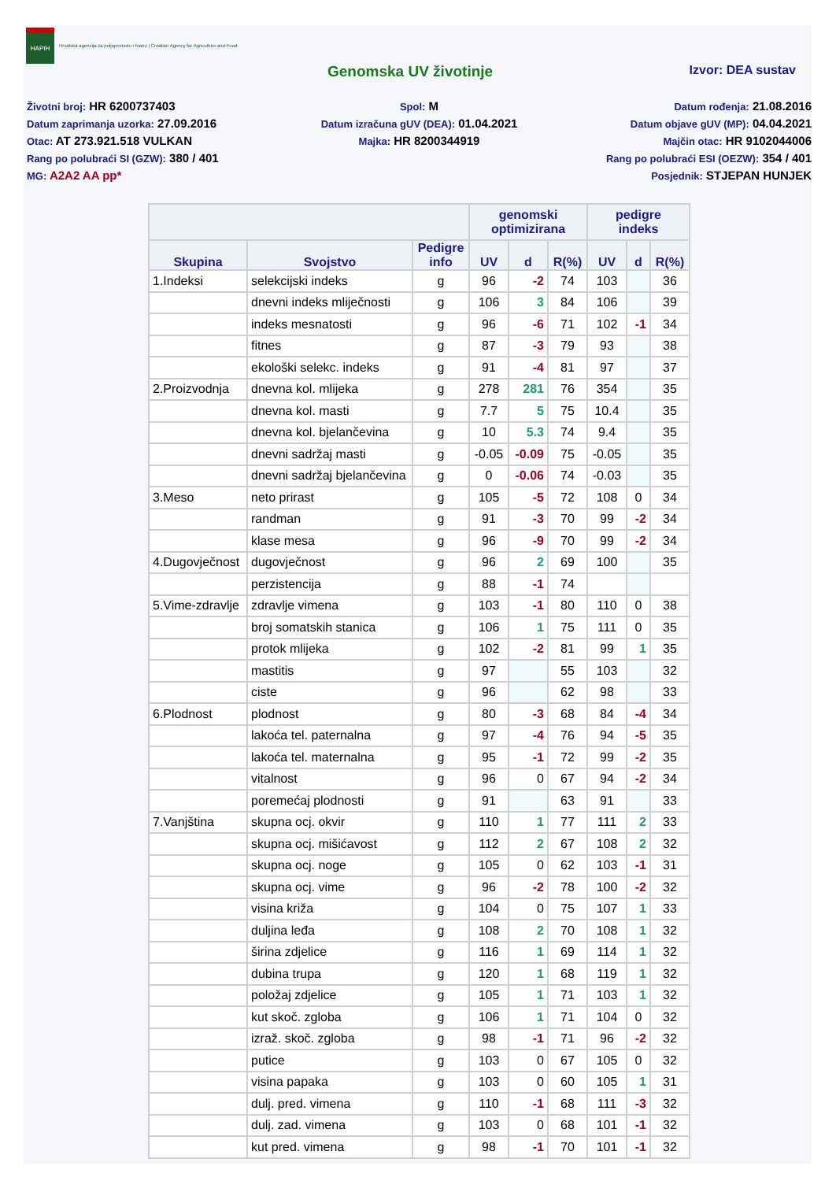HAPIH
Hrvatska agencija za poljoprivredu i hranu | Croatian Agency for Agriculture and Food
Genomska UV životinje
Izvor: DEA sustav
Životni broj: HR 6200737403
Datum zaprimanja uzorka: 27.09.2016
Otac: AT 273.921.518 VULKAN
Rang po polubraći SI (GZW): 380 / 401
MG: A2A2 AA pp*
Spol: M
Datum izračuna gUV (DEA): 01.04.2021
Majka: HR 8200344919
Datum rođenja: 21.08.2016
Datum objave gUV (MP): 04.04.2021
Majčin otac: HR 9102044006
Rang po polubraći ESI (OEZW): 354 / 401
Posjednik: STJEPAN HUNJEK
| | | | genomski optimizirana | | | pedigre indeks | | |
| --- | --- | --- | --- | --- | --- | --- | --- | --- |
| Skupina | Svojstvo | Pedigre info | UV | d | R(%) | UV | d | R(%) |
| 1.Indeksi | selekcijski indeks | g | 96 | -2 | 74 | 103 | | 36 |
| | dnevni indeks mliječnosti | g | 106 | 3 | 84 | 106 | | 39 |
| | indeks mesnatosti | g | 96 | -6 | 71 | 102 | -1 | 34 |
| | fitnes | g | 87 | -3 | 79 | 93 | | 38 |
| | ekološki selekc. indeks | g | 91 | -4 | 81 | 97 | | 37 |
| 2.Proizvodnja | dnevna kol. mlijeka | g | 278 | 281 | 76 | 354 | | 35 |
| | dnevna kol. masti | g | 7.7 | 5 | 75 | 10.4 | | 35 |
| | dnevna kol. bjelančevina | g | 10 | 5.3 | 74 | 9.4 | | 35 |
| | dnevni sadržaj masti | g | -0.05 | -0.09 | 75 | -0.05 | | 35 |
| | dnevni sadržaj bjelančevina | g | 0 | -0.06 | 74 | -0.03 | | 35 |
| 3.Meso | neto prirast | g | 105 | -5 | 72 | 108 | 0 | 34 |
| | randman | g | 91 | -3 | 70 | 99 | -2 | 34 |
| | klase mesa | g | 96 | -9 | 70 | 99 | -2 | 34 |
| 4.Dugovječnost | dugovječnost | g | 96 | 2 | 69 | 100 | | 35 |
| | perzistencija | g | 88 | -1 | 74 | | | |
| 5.Vime-zdravlje | zdravlje vimena | g | 103 | -1 | 80 | 110 | 0 | 38 |
| | broj somatskih stanica | g | 106 | 1 | 75 | 111 | 0 | 35 |
| | protok mlijeka | g | 102 | -2 | 81 | 99 | 1 | 35 |
| | mastitis | g | 97 | | 55 | 103 | | 32 |
| | ciste | g | 96 | | 62 | 98 | | 33 |
| 6.Plodnost | plodnost | g | 80 | -3 | 68 | 84 | -4 | 34 |
| | lakoća tel. paternalna | g | 97 | -4 | 76 | 94 | -5 | 35 |
| | lakoća tel. maternalna | g | 95 | -1 | 72 | 99 | -2 | 35 |
| | vitalnost | g | 96 | 0 | 67 | 94 | -2 | 34 |
| | poremećaj plodnosti | g | 91 | | 63 | 91 | | 33 |
| 7.Vanjština | skupna ocj. okvir | g | 110 | 1 | 77 | 111 | 2 | 33 |
| | skupna ocj. mišićavost | g | 112 | 2 | 67 | 108 | 2 | 32 |
| | skupna ocj. noge | g | 105 | 0 | 62 | 103 | -1 | 31 |
| | skupna ocj. vime | g | 96 | -2 | 78 | 100 | -2 | 32 |
| | visina križa | g | 104 | 0 | 75 | 107 | 1 | 33 |
| | duljina leđa | g | 108 | 2 | 70 | 108 | 1 | 32 |
| | širina zdjelice | g | 116 | 1 | 69 | 114 | 1 | 32 |
| | dubina trupa | g | 120 | 1 | 68 | 119 | 1 | 32 |
| | položaj zdjelice | g | 105 | 1 | 71 | 103 | 1 | 32 |
| | kut skoč. zgloba | g | 106 | 1 | 71 | 104 | 0 | 32 |
| | izraž. skoč. zgloba | g | 98 | -1 | 71 | 96 | -2 | 32 |
| | putice | g | 103 | 0 | 67 | 105 | 0 | 32 |
| | visina papaka | g | 103 | 0 | 60 | 105 | 1 | 31 |
| | dulj. pred. vimena | g | 110 | -1 | 68 | 111 | -3 | 32 |
| | dulj. zad. vimena | g | 103 | 0 | 68 | 101 | -1 | 32 |
| | kut pred. vimena | g | 98 | -1 | 70 | 101 | -1 | 32 |